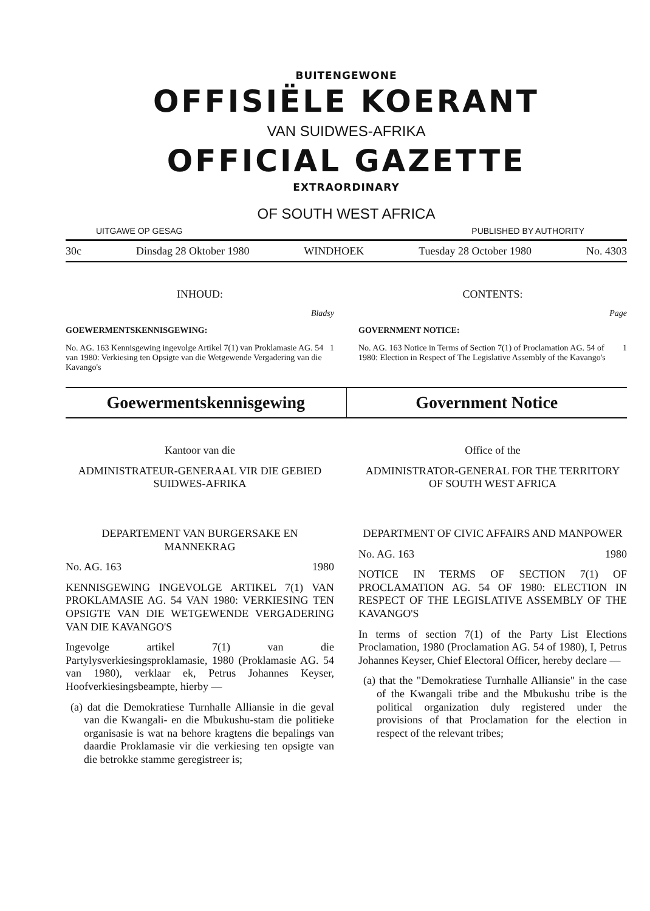BUITENGEWONE
OFFISIËLE KOERANT
VAN SUIDWES-AFRIKA
OFFICIAL GAZETTE
EXTRAORDINARY
OF SOUTH WEST AFRICA
UITGAWE OP GESAG PUBLISHED BY AUTHORITY
30c Dinsdag 28 Oktober 1980 WINDHOEK Tuesday 28 October 1980 No. 4303
INHOUD:
Bladsy
GOEWERMENTSKENNISGEWING:
No. AG. 163 Kennisgewing ingevolge Artikel 7(1) van Proklamasie AG. 54 van 1980: Verkiesing ten Opsigte van die Wetgewende Vergadering van die Kavango's
1
CONTENTS:
Page
GOVERNMENT NOTICE:
No. AG. 163 Notice in Terms of Section 7(1) of Proclamation AG. 54 of 1980: Election in Respect of The Legislative Assembly of the Kavango's
1
Goewermentskennisgewing Government Notice
Kantoor van die
ADMINISTRATEUR-GENERAAL VIR DIE GEBIED SUIDWES-AFRIKA
DEPARTEMENT VAN BURGERSAKE EN MANNEKRAG
No. AG. 163 1980
KENNISGEWING INGEVOLGE ARTIKEL 7(1) VAN PROKLAMASIE AG. 54 VAN 1980: VERKIESING TEN OPSIGTE VAN DIE WETGEWENDE VERGADERING VAN DIE KAVANGO'S
Ingevolge artikel 7(1) van die Partylysverkiesingsproklamasie, 1980 (Proklamasie AG. 54 van 1980), verklaar ek, Petrus Johannes Keyser, Hoofverkiesingsbeampte, hierby —
(a) dat die Demokratiese Turnhalle Alliansie in die geval van die Kwangali- en die Mbukushu-stam die politieke organisasie is wat na behore kragtens die bepalings van daardie Proklamasie vir die verkiesing ten opsigte van die betrokke stamme geregistreer is;
Office of the
ADMINISTRATOR-GENERAL FOR THE TERRITORY OF SOUTH WEST AFRICA
DEPARTMENT OF CIVIC AFFAIRS AND MANPOWER
No. AG. 163 1980
NOTICE IN TERMS OF SECTION 7(1) OF PROCLAMATION AG. 54 OF 1980: ELECTION IN RESPECT OF THE LEGISLATIVE ASSEMBLY OF THE KAVANGO'S
In terms of section 7(1) of the Party List Elections Proclamation, 1980 (Proclamation AG. 54 of 1980), I, Petrus Johannes Keyser, Chief Electoral Officer, hereby declare —
(a) that the "Demokratiese Turnhalle Alliansie" in the case of the Kwangali tribe and the Mbukushu tribe is the political organization duly registered under the provisions of that Proclamation for the election in respect of the relevant tribes;